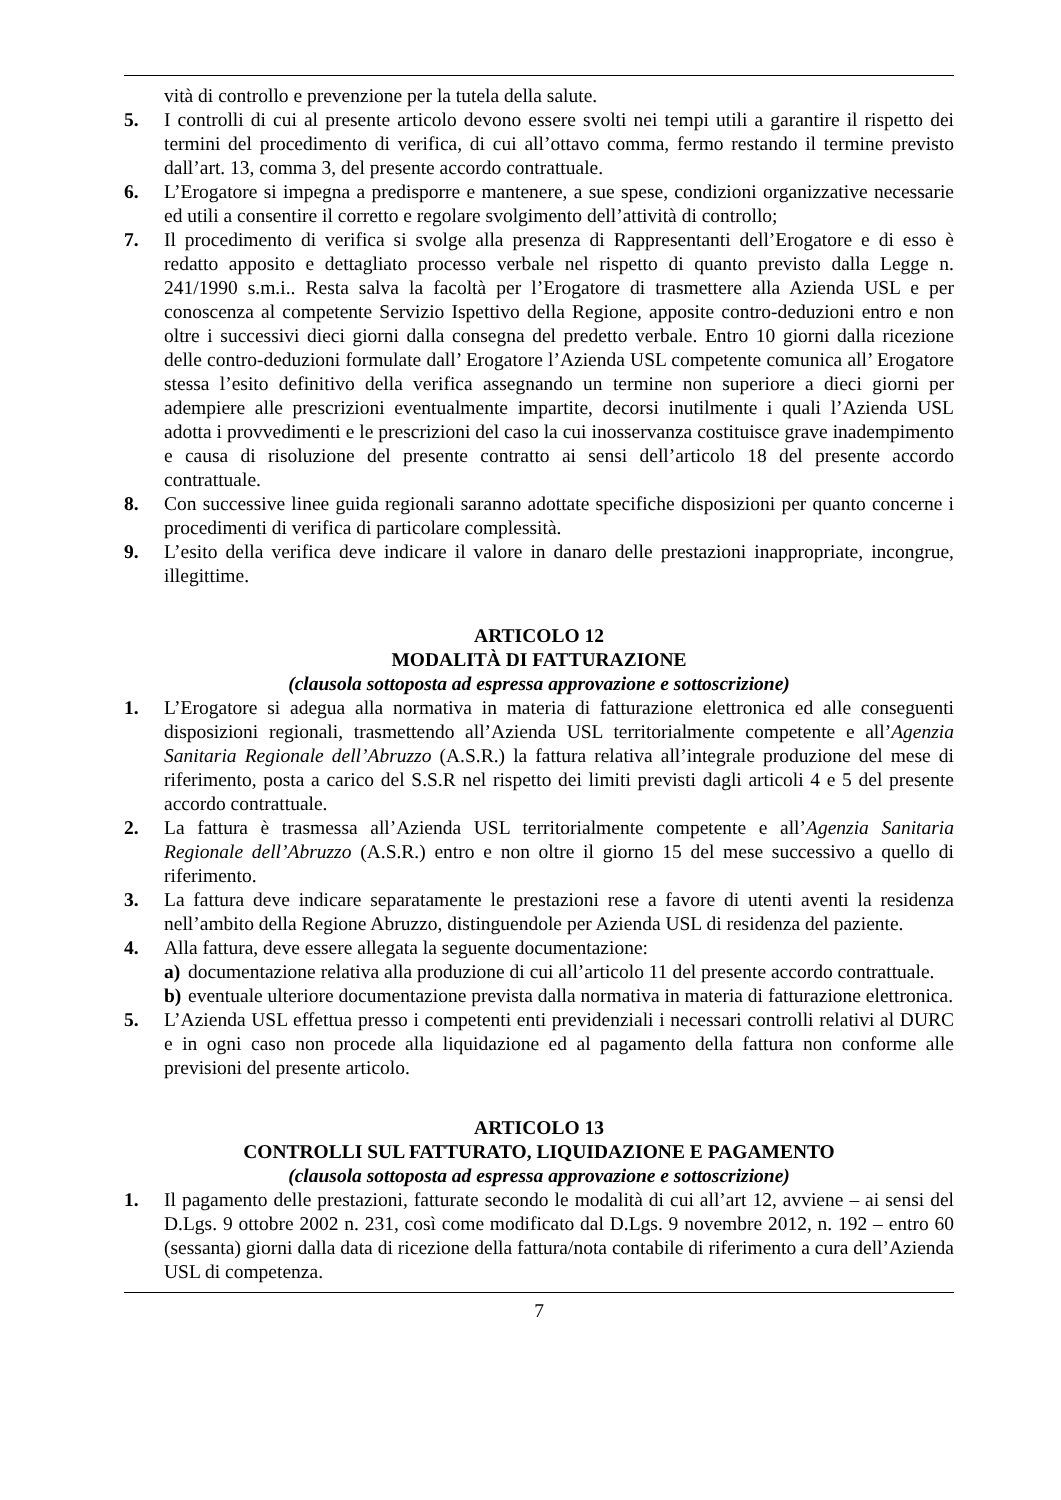vità di controllo e prevenzione per la tutela della salute.
5. I controlli di cui al presente articolo devono essere svolti nei tempi utili a garantire il rispetto dei termini del procedimento di verifica, di cui all’ottavo comma, fermo restando il termine previsto dall’art. 13, comma 3, del presente accordo contrattuale.
6. L’Erogatore si impegna a predisporre e mantenere, a sue spese, condizioni organizzative necessarie ed utili a consentire il corretto e regolare svolgimento dell’attività di controllo;
7. Il procedimento di verifica si svolge alla presenza di Rappresentanti dell’Erogatore e di esso è redatto apposito e dettagliato processo verbale nel rispetto di quanto previsto dalla Legge n. 241/1990 s.m.i.. Resta salva la facoltà per l’Erogatore di trasmettere alla Azienda USL e per conoscenza al competente Servizio Ispettivo della Regione, apposite contro-deduzioni entro e non oltre i successivi dieci giorni dalla consegna del predetto verbale. Entro 10 giorni dalla ricezione delle contro-deduzioni formulate dall’ Erogatore l’Azienda USL competente comunica all’ Erogatore stessa l’esito definitivo della verifica assegnando un termine non superiore a dieci giorni per adempiere alle prescrizioni eventualmente impartite, decorsi inutilmente i quali l’Azienda USL adotta i provvedimenti e le prescrizioni del caso la cui inosservanza costituisce grave inadempimento e causa di risoluzione del presente contratto ai sensi dell’articolo 18 del presente accordo contrattuale.
8. Con successive linee guida regionali saranno adottate specifiche disposizioni per quanto concerne i procedimenti di verifica di particolare complessità.
9. L’esito della verifica deve indicare il valore in danaro delle prestazioni inappropriate, incongrue, illegittime.
ARTICOLO 12
MODALITÀ DI FATTURAZIONE
(clausola sottoposta ad espressa approvazione e sottoscrizione)
1. L’Erogatore si adegua alla normativa in materia di fatturazione elettronica ed alle conseguenti disposizioni regionali, trasmettendo all’Azienda USL territorialmente competente e all’Agenzia Sanitaria Regionale dell’Abruzzo (A.S.R.) la fattura relativa all’integrale produzione del mese di riferimento, posta a carico del S.S.R nel rispetto dei limiti previsti dagli articoli 4 e 5 del presente accordo contrattuale.
2. La fattura è trasmessa all’Azienda USL territorialmente competente e all’Agenzia Sanitaria Regionale dell’Abruzzo (A.S.R.) entro e non oltre il giorno 15 del mese successivo a quello di riferimento.
3. La fattura deve indicare separatamente le prestazioni rese a favore di utenti aventi la residenza nell’ambito della Regione Abruzzo, distinguendole per Azienda USL di residenza del paziente.
4. Alla fattura, deve essere allegata la seguente documentazione:
a) documentazione relativa alla produzione di cui all’articolo 11 del presente accordo contrattuale.
b) eventuale ulteriore documentazione prevista dalla normativa in materia di fatturazione elettronica.
5. L’Azienda USL effettua presso i competenti enti previdenziali i necessari controlli relativi al DURC e in ogni caso non procede alla liquidazione ed al pagamento della fattura non conforme alle previsioni del presente articolo.
ARTICOLO 13
CONTROLLI SUL FATTURATO, LIQUIDAZIONE E PAGAMENTO
(clausola sottoposta ad espressa approvazione e sottoscrizione)
1. Il pagamento delle prestazioni, fatturate secondo le modalità di cui all’art 12, avviene – ai sensi del D.Lgs. 9 ottobre 2002 n. 231, così come modificato dal D.Lgs. 9 novembre 2012, n. 192 – entro 60 (sessanta) giorni dalla data di ricezione della fattura/nota contabile di riferimento a cura dell’Azienda USL di competenza.
7